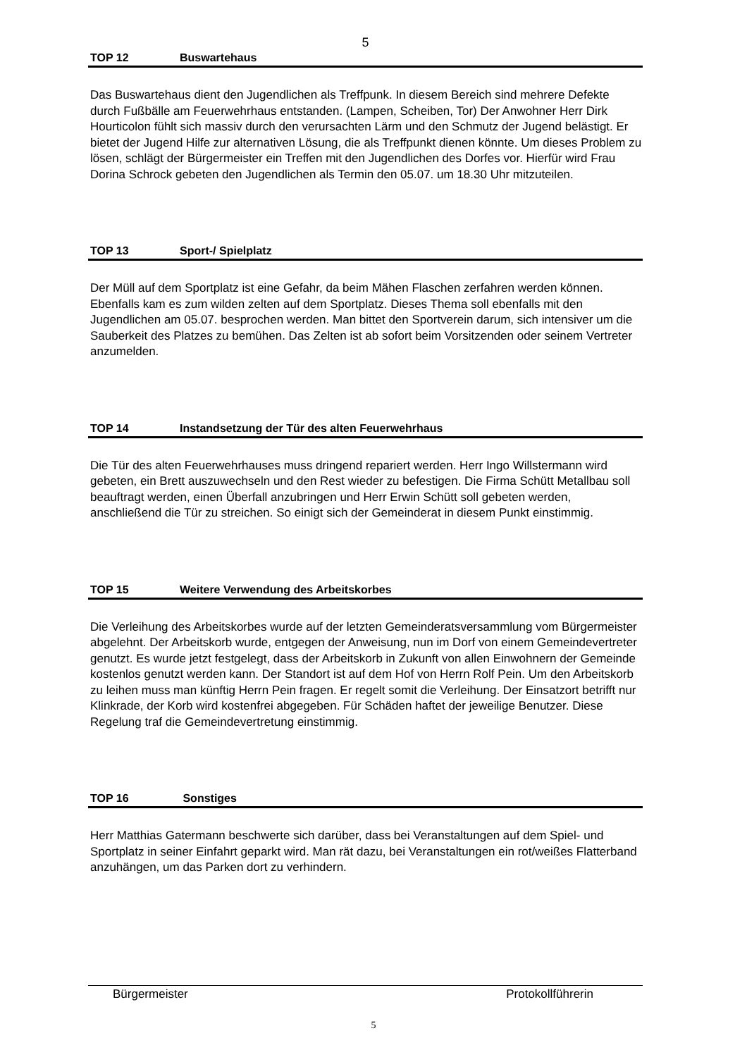5
TOP 12 Buswartehaus
Das Buswartehaus dient den Jugendlichen als Treffpunk. In diesem Bereich sind mehrere Defekte durch Fußbälle am Feuerwehrhaus entstanden. (Lampen, Scheiben, Tor) Der Anwohner Herr Dirk Hourticolon fühlt sich massiv durch den verursachten Lärm und den Schmutz der Jugend belästigt. Er bietet der Jugend Hilfe zur alternativen Lösung, die als Treffpunkt dienen könnte. Um dieses Problem zu lösen, schlägt der Bürgermeister ein Treffen mit den Jugendlichen des Dorfes vor. Hierfür wird Frau Dorina Schrock gebeten den Jugendlichen als Termin den 05.07. um 18.30 Uhr mitzuteilen.
TOP 13 Sport-/ Spielplatz
Der Müll auf dem Sportplatz ist eine Gefahr, da beim Mähen Flaschen zerfahren werden können. Ebenfalls kam es zum wilden zelten auf dem Sportplatz. Dieses Thema soll ebenfalls mit den Jugendlichen am 05.07. besprochen werden. Man bittet den Sportverein darum, sich intensiver um die Sauberkeit des Platzes zu bemühen. Das Zelten ist ab sofort beim Vorsitzenden oder seinem Vertreter anzumelden.
TOP 14 Instandsetzung der Tür des alten Feuerwehrhaus
Die Tür des alten Feuerwehrhauses muss dringend repariert werden. Herr Ingo Willstermann wird gebeten, ein Brett auszuwechseln und den Rest wieder zu befestigen. Die Firma Schütt Metallbau soll beauftragt werden, einen Überfall anzubringen und Herr Erwin Schütt soll gebeten werden, anschließend die Tür zu streichen. So einigt sich der Gemeinderat in diesem Punkt einstimmig.
TOP 15 Weitere Verwendung des Arbeitskorbes
Die Verleihung des Arbeitskorbes wurde auf der letzten Gemeinderatsversammlung vom Bürgermeister abgelehnt. Der Arbeitskorb wurde, entgegen der Anweisung, nun im Dorf von einem Gemeindevertreter genutzt. Es wurde jetzt festgelegt, dass der Arbeitskorb in Zukunft von allen Einwohnern der Gemeinde kostenlos genutzt werden kann. Der Standort ist auf dem Hof von Herrn Rolf Pein. Um den Arbeitskorb zu leihen muss man künftig Herrn Pein fragen. Er regelt somit die Verleihung. Der Einsatzort betrifft nur Klinkrade, der Korb wird kostenfrei abgegeben. Für Schäden haftet der jeweilige Benutzer. Diese Regelung traf die Gemeindevertretung einstimmig.
TOP 16 Sonstiges
Herr Matthias Gatermann beschwerte sich darüber, dass bei Veranstaltungen auf dem Spiel- und Sportplatz in seiner Einfahrt geparkt wird. Man rät dazu, bei Veranstaltungen ein rot/weißes Flatterband anzuhängen, um das Parken dort zu verhindern.
Bürgermeister Protokollführerin
5